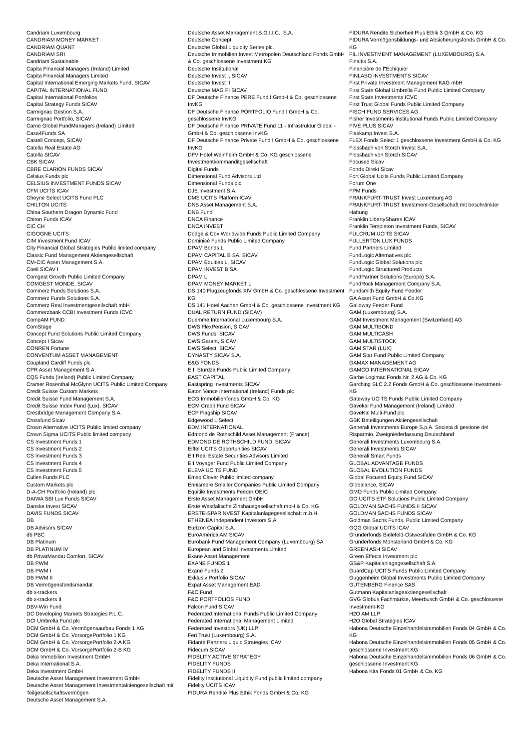Candriam Luxembourg
CANDRIAM MONEY MARKET
CANDRIAM QUANT
CANDRIAM SRI
Candriam Sustainable
Capita Financial Managers (Ireland) Limited
Capita Financial Managers Limited
Capital International Emerging Markets Fund, SICAV
CAPITAL INTERNATIONAL FUND
Capital International Portfolios
Capital Strategy Funds SICAV
Carmignac Gestion S.A.
Carmignac Portfolio, SICAV
Carne Global FundManagers (Ireland) Limited
Casa4Funds SA
Castell Concept, SICAV
Catella Real Estate AG
Catella SICAV
CBK SICAV
CBRE CLARION FUNDS SICAV
Celsius Funds plc
CELSIUS INVESTMENT FUNDS SICAV
CFM UCITS ICAV
Cheyne Select UCITS Fund PLC
CHILTON UCITS
China Southern Dragon Dynamic Fund
Chiron Funds ICAV
CIC CH
CIGOGNE UCITS
CIM Investment Fund ICAV
City Financial Global Strategies Public limited company
Classic Fund Management Aktiengesellschaft
CM-CIC Asset Management S.A.
Coeli SICAV I
Comgest Growth Public Limited Company
COMGEST MONDE, SICAV
Commerz Funds Solutions S.A.
Commerz Funds Solutions S.A.
Commerz Real Investmentgesellschaft mbH
Commerzbank CCBI Investment Funds ICVC
CompAM FUND
ComStage
Concept Fund Solutions Public Limited Company
Concept I Sicav
CONREN Fortune
CONVENTUM ASSET MANAGEMENT
Coupland Cardiff Funds plc
CPR Asset Management S.A.
CQS Funds (Ireland) Public Limited Company
Cramer Rosenthal McGlynn UCITS Public Limited Company
Credit Suisse Custom Markets
Credit Suisse Fund Management S.A.
Credit Suisse Index Fund (Lux), SICAV
Crestbridge Management Company S.A.
Crossfund Sicav
Crown Alternative UCITS Public limited company
Crown Sigma UCITS Public limited company
CS Investment Funds 1
CS Investment Funds 2
CS Investment Funds 3
CS Investment Funds 4
CS Investment Funds 5
Cullen Funds PLC
Custom Markets plc
D-A-CH Portfolio (Ireland) plc.
DAIWA SBI Lux Funds SICAV
Danske Invest SICAV
DAVIS FUNDS SICAV
DB
DB Advisors SICAV
db PBC
DB Platinum
DB PLATINUM IV
db PrivatMandat Comfort, SICAV
DB PWM
DB PWM I
DB PWM II
DB Vermögensfondsmandat
db x-trackers
db x-trackers II
DBV-Win Fund
DC Developing Markets Strategies P.L.C.
DCI Umbrella Fund plc
DCM GmbH & Co. Vermögensaufbau Fonds 1 KG
DCM GmbH & Co. VorsorgePortfolio 1 KG
DCM GmbH & Co. VorsorgePortfolio 2-A KG
DCM GmbH & Co. VorsorgePortfolio 2-B KG
Deka Immobilien Investment GmbH
Deka International S.A.
Deka Investment GmbH
Deutsche Asset Management Investment GmbH
Deutsche Asset Management Investmentaktiengesellschaft mit Teilgesellschaftsvermögen
Deutsche Asset Management S.A.
Deutsche Asset Management S.G.I.I.C., S.A.
Deutsche Concept
Deutsche Global Liquidity Series plc.
Deutsche Immobilien Invest Metropolen Deutschland Fonds GmbH & Co. geschlossene Investment KG
Deutsche Institutional
Deutsche Invest I, SICAV
Deutsche Invest II
Deutsche MAG FI SICAV
DF Deutsche Finance PERE Fund I GmbH & Co. geschlossene InvKG
DF Deutsche Finance PORTFOLIO Fund I GmbH & Co. geschlossene InvKG
DF Deutsche Finance PRIVATE Fund 11 - Infrastruktur Global - GmbH & Co. geschlossene InvKG
DF Deutsche Finance Private Fund I GmbH & Co. geschlossene InvKG
DFV Hotel Weinheim GmbH & Co. KG geschlossene Investmentkommanditgesellschaft
Digital Funds
Dimensional Fund Advisors Ltd
Dimensional Funds plc
DJE Investment S.A.
DMS UCITS Platform ICAV
DNB Asset Management S.A.
DNB Fund
DNCA Finance
DNCA INVEST
Dodge & Cox Worldwide Funds Public Limited Company
Dominicé Funds Public Limited Company
DPAM Bonds L
DPAM CAPITAL B SA, SICAV
DPAM Equities L, SICAV
DPAM INVEST B SA
DPAM L
DPAM MONEY MARKET L
DS 140 Flugzeugfonds XIV GmbH & Co. geschlossene Investment KG
DS 141 Hotel Aachen GmbH & Co. geschlossene Investment KG
DUAL RETURN FUND (SICAV)
Duemme International Luxembourg S.A.
DWS FlexPension, SICAV
DWS Funds, SICAV
DWS Garant, SICAV
DWS Select, SICAV
DYNASTY SICAV S.A.
E&G FONDS
E.I. Sturdza Funds Public Limited Company
EAST CAPITAL
Eastspring Investments SICAV
Eaton Vance International (Ireland) Funds plc
ECG Immobilienfonds GmbH & Co. KG
ECM Credit Fund SICAV
ECP Flagship SICAV
Edgewood L Select
EDM INTERNATIONAL
Edmond de Rothschild Asset Management (France)
EDMOND DE ROTHSCHILD FUND, SICAV
Eiffel UCITS Opportunities SICAV
EII Real Estate Securities Advisors Limited
EII Voyager Fund Public Limited Company
ELEVA UCITS FUND
Emso Clover Public limited company
Ennismore Smaller Companies Public Limited Company
Equitile Investments Feeder OEIC
Erste Asset Management GmbH
Erste Westfälische Zinshausgesellschaft mbH & Co. KG
ERSTE-SPARINVEST Kapitalanlagegesellschaft m.b.H.
ETHENEA Independent Investors S.A.
Eurizon Capital S.A.
EuroAmerica AM SICAV
Eurobank Fund Management Company (Luxembourg) SA
European and Global Investments Limited
Exane Asset Management
EXANE FUNDS 1
Exane Funds 2
Exklusiv Portfolio SICAV
Expat Asset Management EAD
F&C Fund
F&C PORTFOLIOS FUND
Falcon Fund SICAV
Federated International Funds Public Limited Company
Federated International Management Limited
Federated Investors (UK) LLP
Feri Trust (Luxembourg) S.A.
Fidante Partners Liquid Strategies ICAV
Fidecum SICAV
FIDELITY ACTIVE STRATEGY
FIDELITY FUNDS
FIDELITY FUNDS II
Fidelity Institutional Liquidity Fund public limited company
Fidelity UCITS ICAV
FIDURA Rendite Plus Ethik Fonds GmbH & Co. KG
FIDURA Rendite Sicherheit Plus Ethik 3 GmbH & Co. KG
FIDURA Vermögensbildungs- und Absicherungsfonds GmbH & Co. KG
FIL INVESTMENT MANAGEMENT (LUXEMBOURG) S.A.
Finaltis S.A.
Financière de l''Echiquier
FINLABO INVESTMENTS SICAV
First Private Investment Management KAG mbH
First State Global Umbrella Fund Public Limited Company
First State Investments ICVC
First Trust Global Funds Public Limited Company
FISCH FUND SERVICES AG
Fisher Investments Institutional Funds Public Limited Company
FIVE PLUS SICAV
Flaskamp Invest S.A.
FLEX Fonds Select 1 geschlossene Investment GmbH & Co. KG
Flossbach von Storch Invest S.A.
Flossbach von Storch SICAV
Focused Sicav
Fonds Direkt Sicav
Fort Global Ucits Funds Public Limited Company
Forum One
FPM Funds
FRANKFURT-TRUST Invest Luxemburg AG
FRANKFURT-TRUST Investment-Gesellschaft mit beschränkter Haftung
Franklin LibertyShares ICAV
Franklin Templeton Investment Funds, SICAV
FULCRUM UCITS SICAV
FULLERTON LUX FUNDS
Fund Partners Limited
FundLogic Alternatives plc
FundLogic Global Solutions plc
FundLogic Structured Products
FundPartner Solutions (Europe) S.A.
FundRock Management Company S.A.
Fundsmith Equity Fund Feeder
GA Asset Fund GmbH & Co.KG
Galloway Feeder Fund
GAM (Luxembourg) S.A.
GAM Investment Management (Switzerland) AG
GAM MULTIBOND
GAM MULTICASH
GAM MULTISTOCK
GAM STAR (LUX)
GAM Star Fund Public Limited Company
GAMAX MANAGEMENT AG
GAMCO INTERNATIONAL SICAV
Garbe Logimac Fonds Nr. 2 AG & Co. KG
Garching SLC 2.2 Fonds GmbH & Co. geschlossene Investment-KG
Gateway UCITS Funds Public Limited Company
Gavekal Fund Management (Ireland) Limited
GaveKal Multi-Fund plc
GBK Beteiligungen Aktiengesellschaft
Generali Investments Europe S.p.A. Società di gestione del Risparmio, Zweigniederlassung Deutschland
Generali Investments Luxembourg S.A.
Generali Investments SICAV
Generali Smart Funds
GLOBAL ADVANTAGE FUNDS
GLOBAL EVOLUTION FUNDS
Global Focused Equity Fund SICAV
Globalance, SICAV
GMO Funds Public Limited Company
GO UCITS ETF Solutions Public Limited Company
GOLDMAN SACHS FUNDS II SICAV
GOLDMAN SACHS FUNDS SICAV
Goldman Sachs Funds, Public Limited Company
GQG Global UCITS ICAV
Gründerfonds Bielefeld-Ostwestfalen GmbH & Co. KG
Gründerfonds Münsterland GmbH & Co. KG
GREEN ASH SICAV
Green Effects Investment plc
GS&P Kapitalanlagegesellschaft S.A.
GuardCap UCITS Funds Public Limited Company
Guggenheim Global Investments Public Limited Company
GUTENBERG Finance SAS
Gutmann Kapitalanlageaktiengesellschaft
GVG Globus Fachmärkte, Meerbusch GmbH & Co. geschlossene Investment-KG
H2O AM LLP
H2O Global Strategies ICAV
Habona Deutsche Einzelhandelsimmobilien Fonds 04 GmbH & Co. KG
Habona Deutsche Einzelhandelsimmobilien Fonds 05 GmbH & Co. geschlossene Investment KG
Habona Deutsche Einzelhandelsimmobilien Fonds 06 GmbH & Co. geschlossene Investment KG
Habona Kita Fonds 01 GmbH & Co. KG